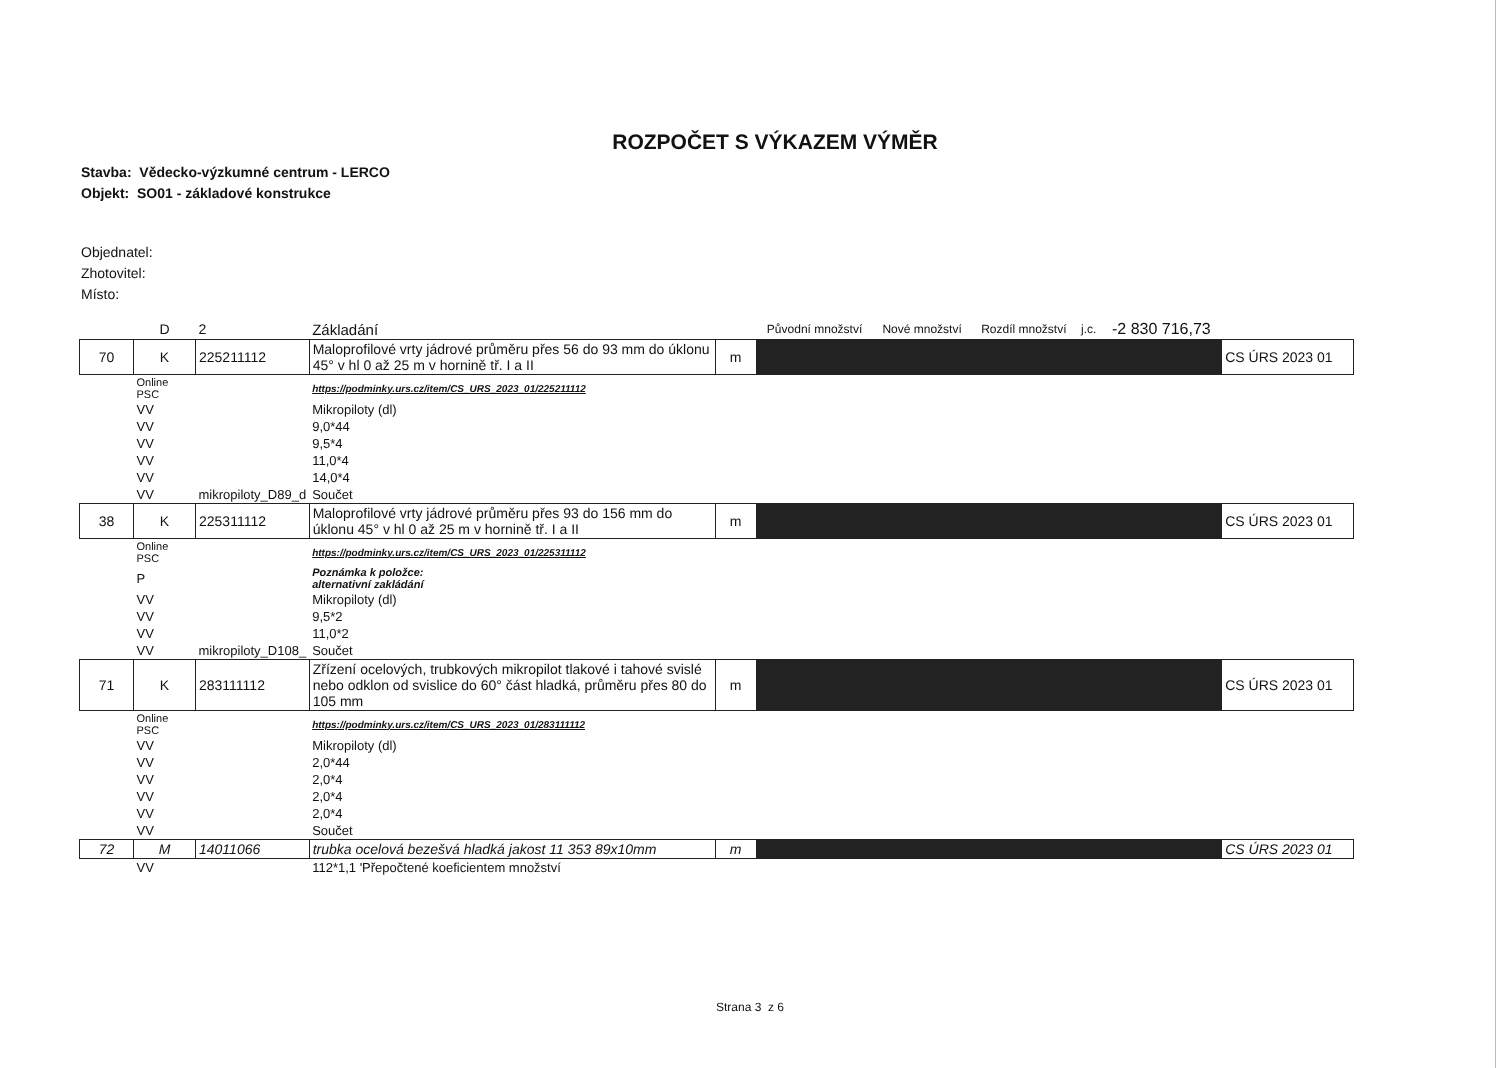ROZPOČET S VÝKAZEM VÝMĚR
Stavba: Vědecko-výzkumné centrum - LERCO
Objekt: SO01 - základové konstrukce
Objednatel:
Zhotovitel:
Místo:
| | D | 2 | Základání | | Původní množství | Nové množství | Rozdíl množství | j.c. | -2 830 716,73 | |
| --- | --- | --- | --- | --- | --- | --- | --- | --- | --- | --- |
| 70 | K | 225211112 | Maloprofilové vrty jádrové průměru přes 56 do 93 mm do úklonu 45° v hl 0 až 25 m v hornině tř. I a II | m | | | | | | CS ÚRS 2023 01 |
| | Online PSC | | https://podminky.urs.cz/item/CS_URS_2023_01/225211112 | | | | | | | |
| | VV | | Mikropiloty (dl) | | | | | | | |
| | VV | | 9,0*44 | | | | | | | |
| | VV | | 9,5*4 | | | | | | | |
| | VV | | 11,0*4 | | | | | | | |
| | VV | | 14,0*4 | | | | | | | |
| | VV | mikropiloty_D89_d | Součet | | | | | | | |
| 38 | K | 225311112 | Maloprofilové vrty jádrové průměru přes 93 do 156 mm do úklonu 45° v hl 0 až 25 m v hornině tř. I a II | m | | | | | | CS ÚRS 2023 01 |
| | Online PSC | | https://podminky.urs.cz/item/CS_URS_2023_01/225311112 | | | | | | | |
| | P | | Poznámka k položce: alternativní zakládání | | | | | | | |
| | VV | | Mikropiloty (dl) | | | | | | | |
| | VV | | 9,5*2 | | | | | | | |
| | VV | | 11,0*2 | | | | | | | |
| | VV | mikropiloty_D108_ | Součet | | | | | | | |
| 71 | K | 283111112 | Zřízení ocelových, trubkových mikropilot tlakové i tahové svislé nebo odklon od svislice do 60° část hladká, průměru přes 80 do 105 mm | m | | | | | | CS ÚRS 2023 01 |
| | Online PSC | | https://podminky.urs.cz/item/CS_URS_2023_01/283111112 | | | | | | | |
| | VV | | Mikropiloty (dl) | | | | | | | |
| | VV | | 2,0*44 | | | | | | | |
| | VV | | 2,0*4 | | | | | | | |
| | VV | | 2,0*4 | | | | | | | |
| | VV | | 2,0*4 | | | | | | | |
| | VV | | Součet | | | | | | | |
| 72 | M | 14011066 | trubka ocelová bezešvá hladká jakost 11 353 89x10mm | m | | | | | | CS ÚRS 2023 01 |
| | VV | | 112*1,1 'Přepočtené koeficientem množství | | | | | | | |
Strana 3 z 6